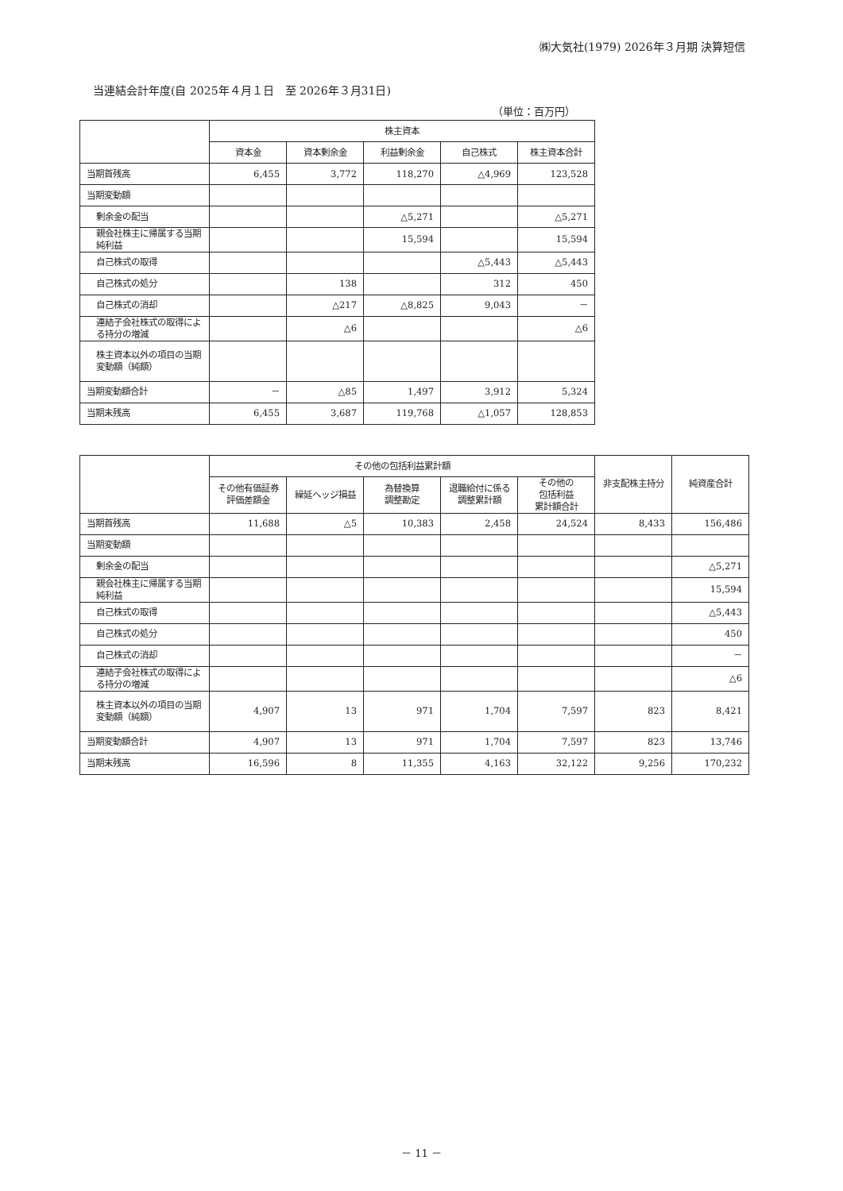㈱大気社(1979) 2026年３月期 決算短信
当連結会計年度(自 2025年４月１日　至 2026年３月31日)
（単位：百万円）
| | 株主資本 | | | | |
| --- | --- | --- | --- | --- | --- |
| | 資本金 | 資本剰余金 | 利益剰余金 | 自己株式 | 株主資本合計 |
| 当期首残高 | 6,455 | 3,772 | 118,270 | △4,969 | 123,528 |
| 当期変動額 | | | | | |
| 剰余金の配当 | | | △5,271 | | △5,271 |
| 親会社株主に帰属する当期純利益 | | | 15,594 | | 15,594 |
| 自己株式の取得 | | | | △5,443 | △5,443 |
| 自己株式の処分 | | 138 | | 312 | 450 |
| 自己株式の消却 | | △217 | △8,825 | 9,043 | － |
| 連結子会社株式の取得による持分の増減 | | △6 | | | △6 |
| 株主資本以外の項目の当期変動額（純額） | | | | | |
| 当期変動額合計 | － | △85 | 1,497 | 3,912 | 5,324 |
| 当期末残高 | 6,455 | 3,687 | 119,768 | △1,057 | 128,853 |
| | その他の包括利益累計額 | | | | | 非支配株主持分 | 純資産合計 |
| --- | --- | --- | --- | --- | --- | --- | --- |
| | その他有価証券 評価差額金 | 繰延ヘッジ損益 | 為替換算 調整勘定 | 退職給付に係る 調整累計額 | その他の 包括利益 累計額合計 | | |
| 当期首残高 | 11,688 | △5 | 10,383 | 2,458 | 24,524 | 8,433 | 156,486 |
| 当期変動額 | | | | | | | |
| 剰余金の配当 | | | | | | | △5,271 |
| 親会社株主に帰属する当期純利益 | | | | | | | 15,594 |
| 自己株式の取得 | | | | | | | △5,443 |
| 自己株式の処分 | | | | | | | 450 |
| 自己株式の消却 | | | | | | | － |
| 連結子会社株式の取得による持分の増減 | | | | | | | △6 |
| 株主資本以外の項目の当期変動額（純額） | 4,907 | 13 | 971 | 1,704 | 7,597 | 823 | 8,421 |
| 当期変動額合計 | 4,907 | 13 | 971 | 1,704 | 7,597 | 823 | 13,746 |
| 当期末残高 | 16,596 | 8 | 11,355 | 4,163 | 32,122 | 9,256 | 170,232 |
－ 11 －